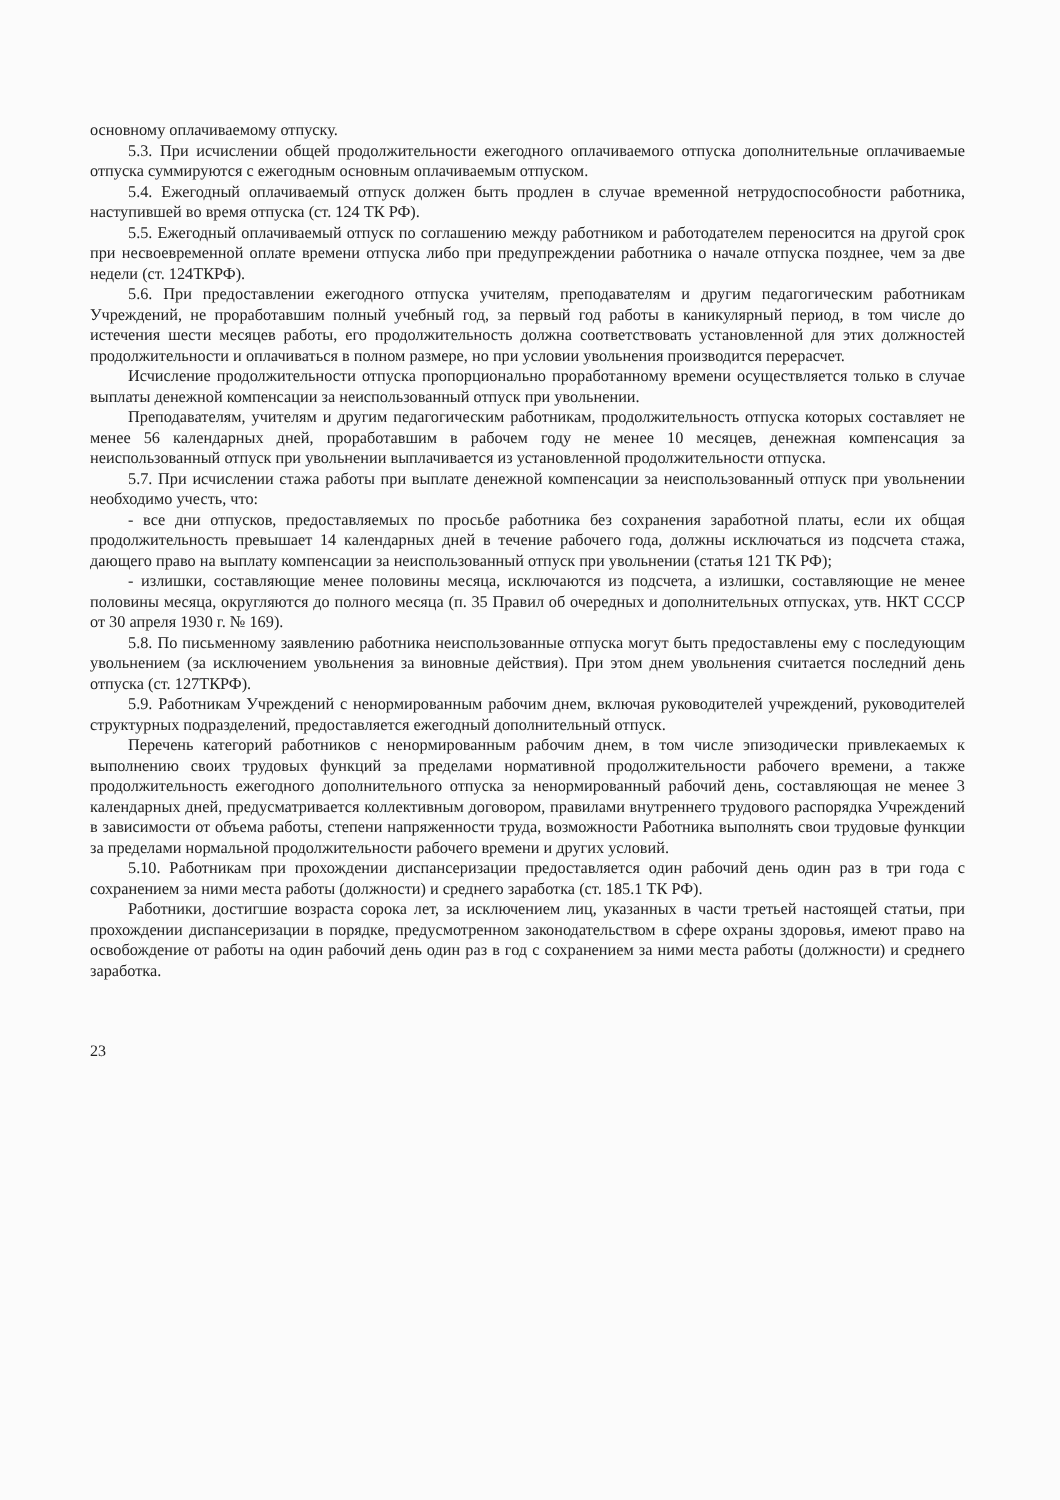основному оплачиваемому отпуску.
5.3. При исчислении общей продолжительности ежегодного оплачиваемого отпуска дополнительные оплачиваемые отпуска суммируются с ежегодным основным оплачиваемым отпуском.
5.4. Ежегодный оплачиваемый отпуск должен быть продлен в случае временной нетрудоспособности работника, наступившей во время отпуска (ст. 124 ТК РФ).
5.5. Ежегодный оплачиваемый отпуск по соглашению между работником и работодателем переносится на другой срок при несвоевременной оплате времени отпуска либо при предупреждении работника о начале отпуска позднее, чем за две недели (ст. 124ТКРФ).
5.6. При предоставлении ежегодного отпуска учителям, преподавателям и другим педагогическим работникам Учреждений, не проработавшим полный учебный год, за первый год работы в каникулярный период, в том числе до истечения шести месяцев работы, его продолжительность должна соответствовать установленной для этих должностей продолжительности и оплачиваться в полном размере, но при условии увольнения производится перерасчет.
Исчисление продолжительности отпуска пропорционально проработанному времени осуществляется только в случае выплаты денежной компенсации за неиспользованный отпуск при увольнении.
Преподавателям, учителям и другим педагогическим работникам, продолжительность отпуска которых составляет не менее 56 календарных дней, проработавшим в рабочем году не менее 10 месяцев, денежная компенсация за неиспользованный отпуск при увольнении выплачивается из установленной продолжительности отпуска.
5.7. При исчислении стажа работы при выплате денежной компенсации за неиспользованный отпуск при увольнении необходимо учесть, что:
- все дни отпусков, предоставляемых по просьбе работника без сохранения заработной платы, если их общая продолжительность превышает 14 календарных дней в течение рабочего года, должны исключаться из подсчета стажа, дающего право на выплату компенсации за неиспользованный отпуск при увольнении (статья 121 ТК РФ);
- излишки, составляющие менее половины месяца, исключаются из подсчета, а излишки, составляющие не менее половины месяца, округляются до полного месяца (п. 35 Правил об очередных и дополнительных отпусках, утв. НКТ СССР от 30 апреля 1930 г. № 169).
5.8. По письменному заявлению работника неиспользованные отпуска могут быть предоставлены ему с последующим увольнением (за исключением увольнения за виновные действия). При этом днем увольнения считается последний день отпуска (ст. 127ТКРФ).
5.9. Работникам Учреждений с ненормированным рабочим днем, включая руководителей учреждений, руководителей структурных подразделений, предоставляется ежегодный дополнительный отпуск.
Перечень категорий работников с ненормированным рабочим днем, в том числе эпизодически привлекаемых к выполнению своих трудовых функций за пределами нормативной продолжительности рабочего времени, а также продолжительность ежегодного дополнительного отпуска за ненормированный рабочий день, составляющая не менее 3 календарных дней, предусматривается коллективным договором, правилами внутреннего трудового распорядка Учреждений в зависимости от объема работы, степени напряженности труда, возможности Работника выполнять свои трудовые функции за пределами нормальной продолжительности рабочего времени и других условий.
5.10. Работникам при прохождении диспансеризации предоставляется один рабочий день один раз в три года с сохранением за ними места работы (должности) и среднего заработка (ст. 185.1 ТК РФ).
Работники, достигшие возраста сорока лет, за исключением лиц, указанных в части третьей настоящей статьи, при прохождении диспансеризации в порядке, предусмотренном законодательством в сфере охраны здоровья, имеют право на освобождение от работы на один рабочий день один раз в год с сохранением за ними места работы (должности) и среднего заработка.
23